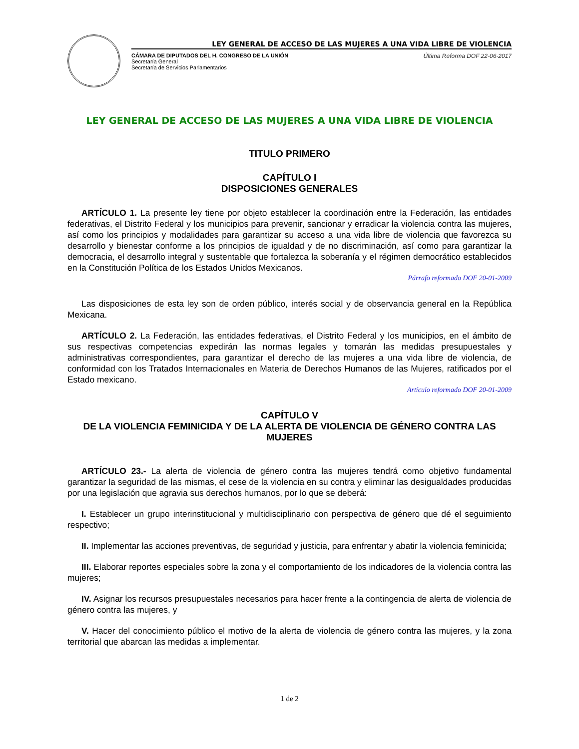LEY GENERAL DE ACCESO DE LAS MUJERES A UNA VIDA LIBRE DE VIOLENCIA
CÁMARA DE DIPUTADOS DEL H. CONGRESO DE LA UNIÓN
Secretaría General
Secretaría de Servicios Parlamentarios
Última Reforma DOF 22-06-2017
LEY GENERAL DE ACCESO DE LAS MUJERES A UNA VIDA LIBRE DE VIOLENCIA
TITULO PRIMERO
CAPÍTULO I
DISPOSICIONES GENERALES
ARTÍCULO 1. La presente ley tiene por objeto establecer la coordinación entre la Federación, las entidades federativas, el Distrito Federal y los municipios para prevenir, sancionar y erradicar la violencia contra las mujeres, así como los principios y modalidades para garantizar su acceso a una vida libre de violencia que favorezca su desarrollo y bienestar conforme a los principios de igualdad y de no discriminación, así como para garantizar la democracia, el desarrollo integral y sustentable que fortalezca la soberanía y el régimen democrático establecidos en la Constitución Política de los Estados Unidos Mexicanos.
Párrafo reformado DOF 20-01-2009
Las disposiciones de esta ley son de orden público, interés social y de observancia general en la República Mexicana.
ARTÍCULO 2. La Federación, las entidades federativas, el Distrito Federal y los municipios, en el ámbito de sus respectivas competencias expedirán las normas legales y tomarán las medidas presupuestales y administrativas correspondientes, para garantizar el derecho de las mujeres a una vida libre de violencia, de conformidad con los Tratados Internacionales en Materia de Derechos Humanos de las Mujeres, ratificados por el Estado mexicano.
Artículo reformado DOF 20-01-2009
CAPÍTULO V
DE LA VIOLENCIA FEMINICIDA Y DE LA ALERTA DE VIOLENCIA DE GÉNERO CONTRA LAS MUJERES
ARTÍCULO 23.- La alerta de violencia de género contra las mujeres tendrá como objetivo fundamental garantizar la seguridad de las mismas, el cese de la violencia en su contra y eliminar las desigualdades producidas por una legislación que agravia sus derechos humanos, por lo que se deberá:
I. Establecer un grupo interinstitucional y multidisciplinario con perspectiva de género que dé el seguimiento respectivo;
II. Implementar las acciones preventivas, de seguridad y justicia, para enfrentar y abatir la violencia feminicida;
III. Elaborar reportes especiales sobre la zona y el comportamiento de los indicadores de la violencia contra las mujeres;
IV. Asignar los recursos presupuestales necesarios para hacer frente a la contingencia de alerta de violencia de género contra las mujeres, y
V. Hacer del conocimiento público el motivo de la alerta de violencia de género contra las mujeres, y la zona territorial que abarcan las medidas a implementar.
1 de 2